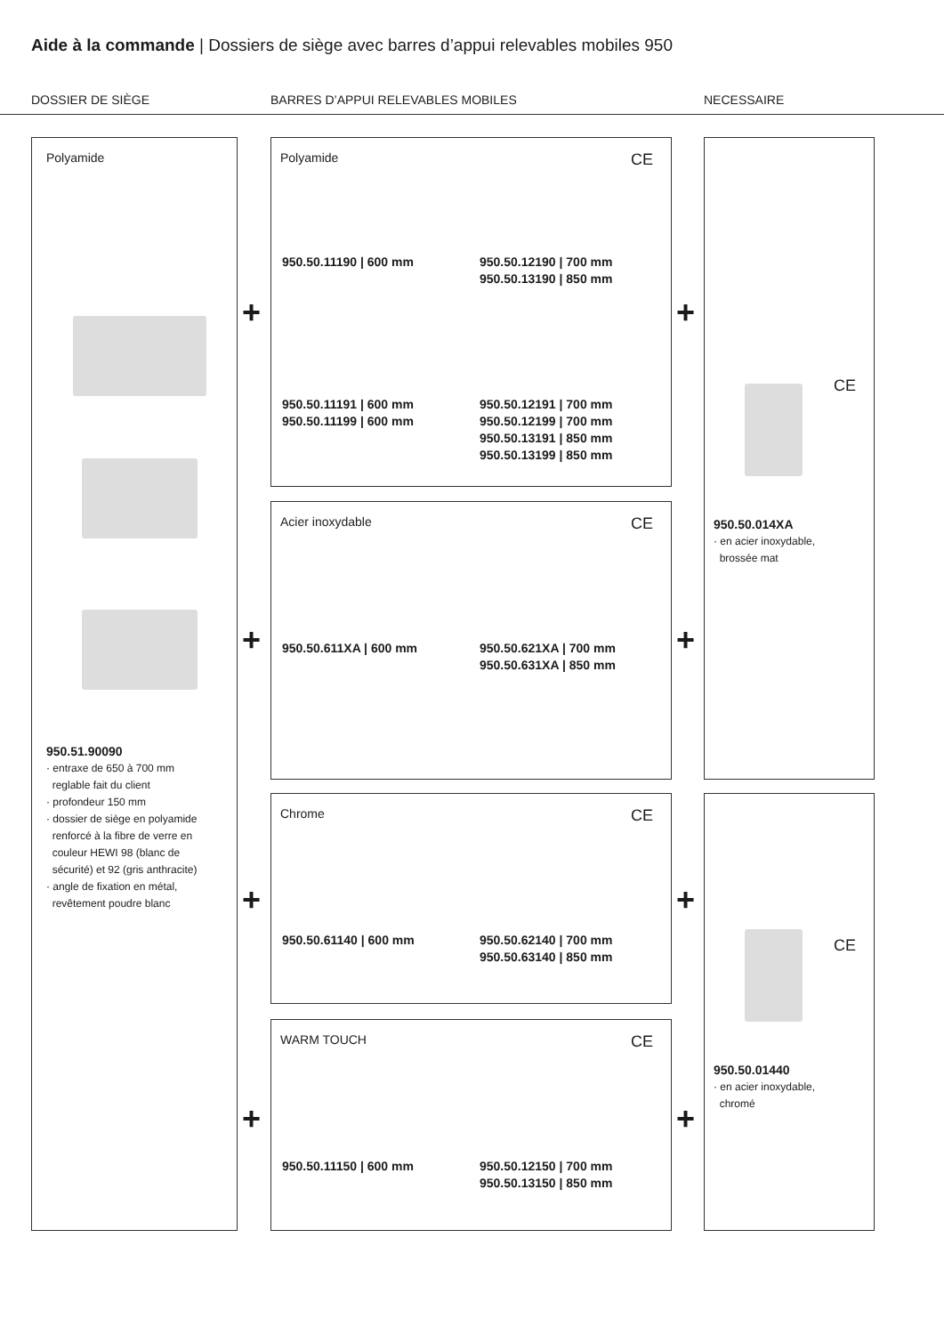Aide à la commande | Dossiers de siège avec barres d’appui relevables mobiles 950
DOSSIER DE SIÈGE
BARRES D’APPUI RELEVABLES MOBILES
NECESSAIRE
Polyamide
950.51.90090
· entraxe de 650 à 700 mm
reglable fait du client
· profondeur 150 mm
· dossier de siège en polyamide
renforcé à la fibre de verre en
couleur HEWI 98 (blanc de
sécurité) et 92 (gris anthracite)
· angle de fixation en métal,
revêtement poudre blanc
Polyamide
CE
950.50.11190 | 600 mm
950.50.12190 | 700 mm
950.50.13190 | 850 mm
950.50.11191 | 600 mm
950.50.11199 | 600 mm
950.50.12191 | 700 mm
950.50.12199 | 700 mm
950.50.13191 | 850 mm
950.50.13199 | 850 mm
Acier inoxydable
CE
950.50.611XA | 600 mm
950.50.621XA | 700 mm
950.50.631XA | 850 mm
Chrome
CE
950.50.61140 | 600 mm
950.50.62140 | 700 mm
950.50.63140 | 850 mm
WARM TOUCH
CE
950.50.11150 | 600 mm
950.50.12150 | 700 mm
950.50.13150 | 850 mm
CE
950.50.014XA
· en acier inoxydable,
brossée mat
CE
950.50.01440
· en acier inoxydable,
chromé
+
+
+
+
+
+
+
+